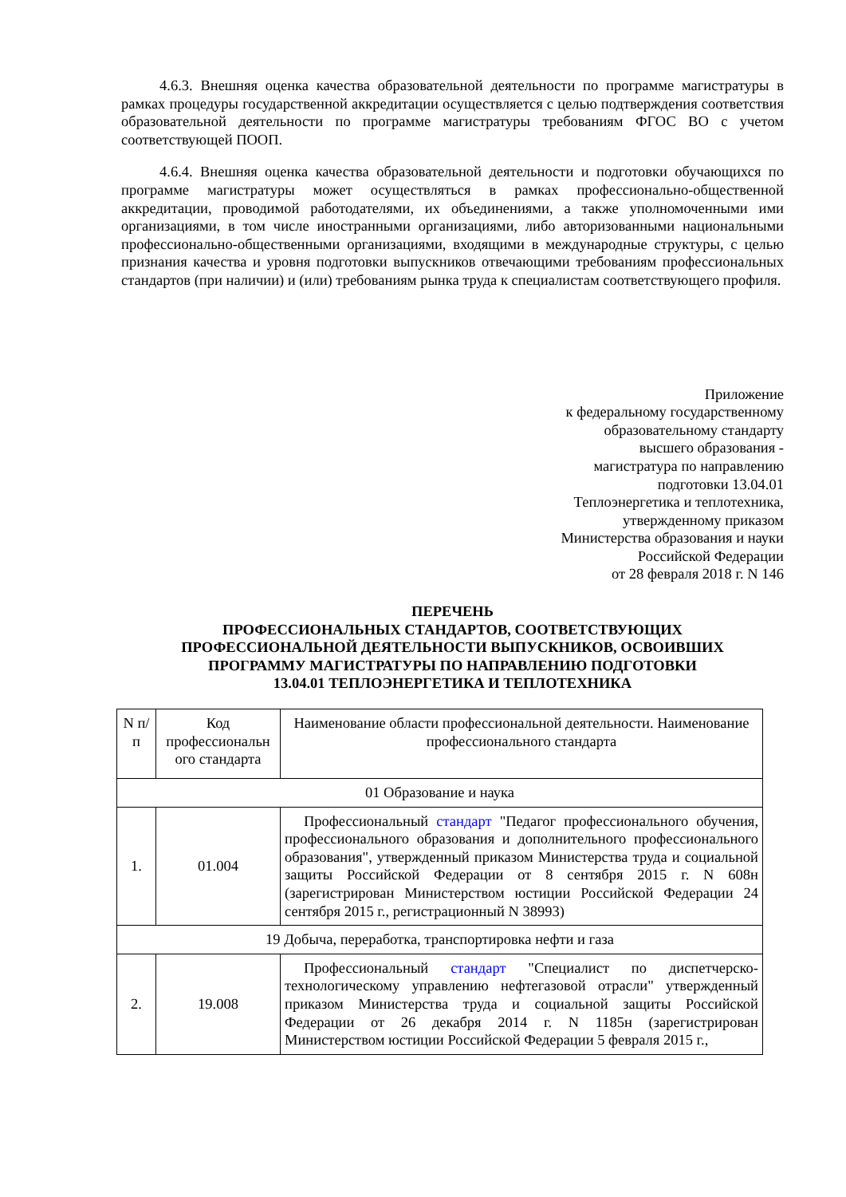4.6.3. Внешняя оценка качества образовательной деятельности по программе магистратуры в рамках процедуры государственной аккредитации осуществляется с целью подтверждения соответствия образовательной деятельности по программе магистратуры требованиям ФГОС ВО с учетом соответствующей ПООП.
4.6.4. Внешняя оценка качества образовательной деятельности и подготовки обучающихся по программе магистратуры может осуществляться в рамках профессионально-общественной аккредитации, проводимой работодателями, их объединениями, а также уполномоченными ими организациями, в том числе иностранными организациями, либо авторизованными национальными профессионально-общественными организациями, входящими в международные структуры, с целью признания качества и уровня подготовки выпускников отвечающими требованиям профессиональных стандартов (при наличии) и (или) требованиям рынка труда к специалистам соответствующего профиля.
Приложение
к федеральному государственному
образовательному стандарту
высшего образования -
магистратура по направлению
подготовки 13.04.01
Теплоэнергетика и теплотехника,
утвержденному приказом
Министерства образования и науки
Российской Федерации
от 28 февраля 2018 г. N 146
ПЕРЕЧЕНЬ
ПРОФЕССИОНАЛЬНЫХ СТАНДАРТОВ, СООТВЕТСТВУЮЩИХ
ПРОФЕССИОНАЛЬНОЙ ДЕЯТЕЛЬНОСТИ ВЫПУСКНИКОВ, ОСВОИВШИХ
ПРОГРАММУ МАГИСТРАТУРЫ ПО НАПРАВЛЕНИЮ ПОДГОТОВКИ
13.04.01 ТЕПЛОЭНЕРГЕТИКА И ТЕПЛОТЕХНИКА
| N п/п | Код профессиональн ого стандарта | Наименование области профессиональной деятельности. Наименование профессионального стандарта |
| 01 Образование и наука | | |
| 1. | 01.004 | Профессиональный стандарт "Педагог профессионального обучения, профессионального образования и дополнительного профессионального образования", утвержденный приказом Министерства труда и социальной защиты Российской Федерации от 8 сентября 2015 г. N 608н (зарегистрирован Министерством юстиции Российской Федерации 24 сентября 2015 г., регистрационный N 38993) |
| 19 Добыча, переработка, транспортировка нефти и газа | | |
| 2. | 19.008 | Профессиональный стандарт "Специалист по диспетчерско-технологическому управлению нефтегазовой отрасли" утвержденный приказом Министерства труда и социальной защиты Российской Федерации от 26 декабря 2014 г. N 1185н (зарегистрирован Министерством юстиции Российской Федерации 5 февраля 2015 г., |